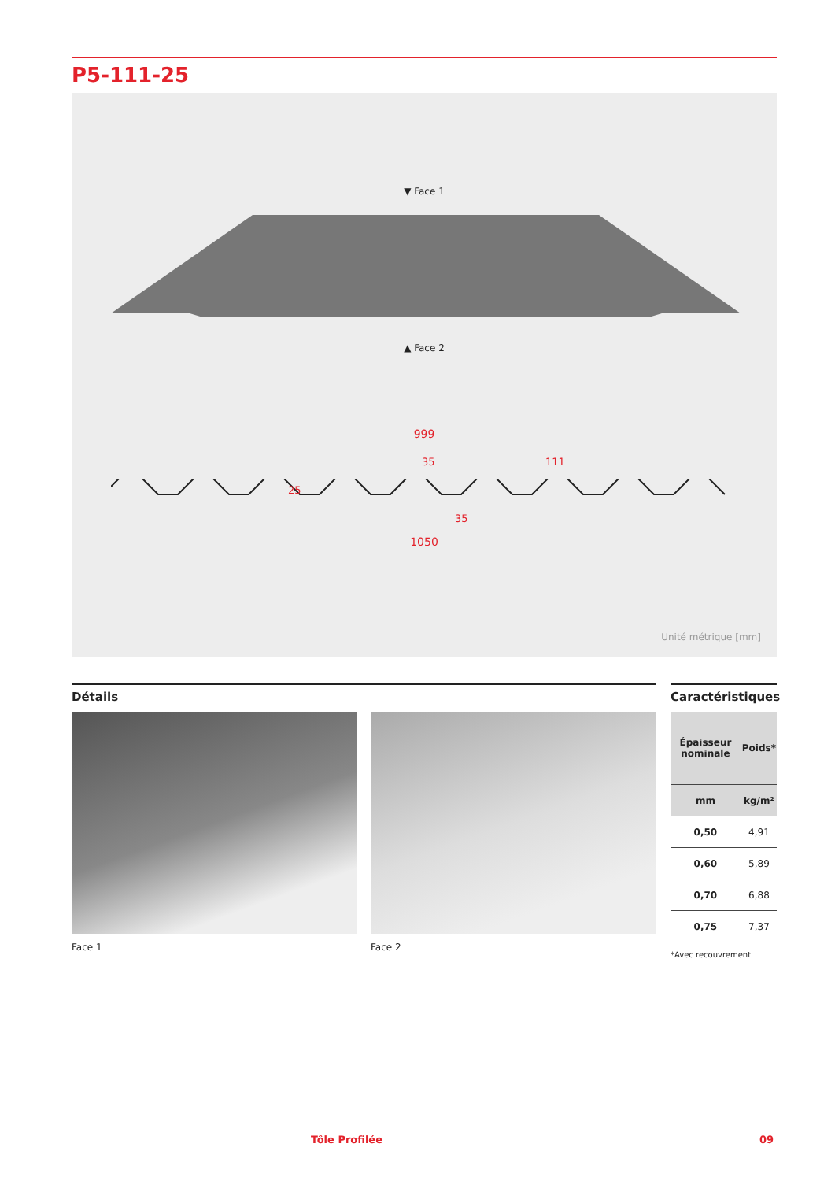P5-111-25
▼ Face 1
▲ Face 2
999
35 111
25
35
1050
Unité métrique [mm]
Détails
Face 1 Face 2
Caractéristiques
| Épaisseur nominale | Poids* |
| --- | --- |
| mm | kg/m² |
| 0,50 | 4,91 |
| 0,60 | 5,89 |
| 0,70 | 6,88 |
| 0,75 | 7,37 |
*Avec recouvrement
Tôle Profilée 09